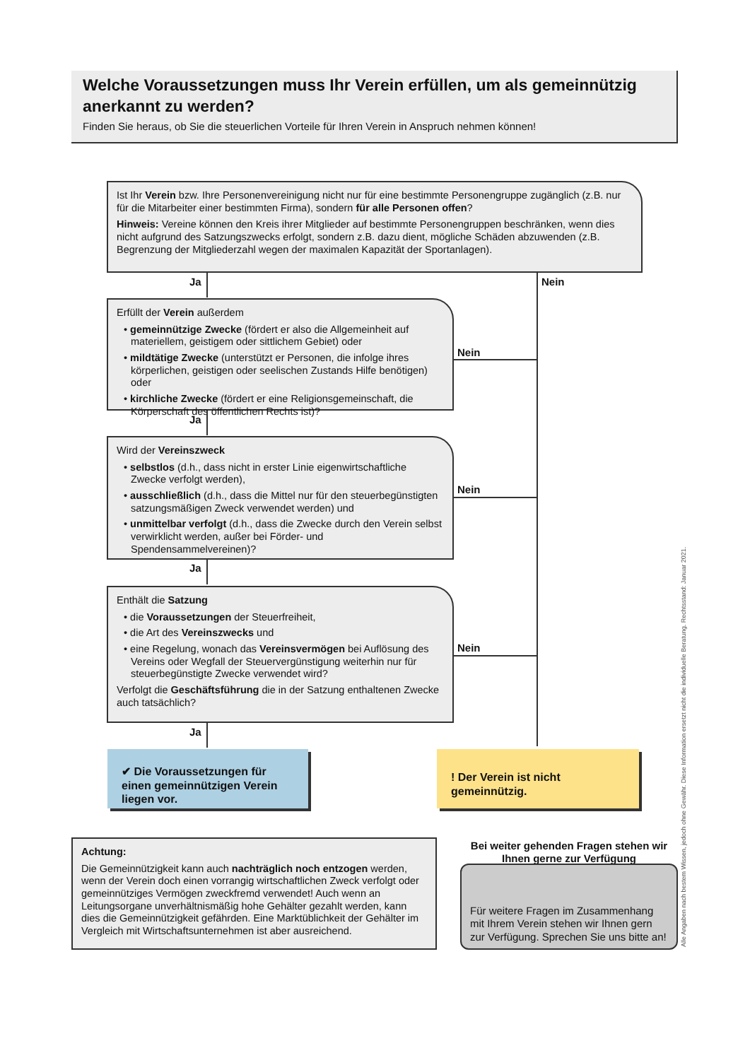Welche Voraussetzungen muss Ihr Verein erfüllen, um als gemeinnützig anerkannt zu werden?
Finden Sie heraus, ob Sie die steuerlichen Vorteile für Ihren Verein in Anspruch nehmen können!
Ist Ihr Verein bzw. Ihre Personenvereinigung nicht nur für eine bestimmte Personengruppe zugänglich (z.B. nur für die Mitarbeiter einer bestimmten Firma), sondern für alle Personen offen?
Hinweis: Vereine können den Kreis ihrer Mitglieder auf bestimmte Personengruppen beschränken, wenn dies nicht aufgrund des Satzungszwecks erfolgt, sondern z.B. dazu dient, mögliche Schäden abzuwenden (z.B. Begrenzung der Mitgliederzahl wegen der maximalen Kapazität der Sportanlagen).
Ja Nein
Erfüllt der Verein außerdem
• gemeinnützige Zwecke (fördert er also die Allgemeinheit auf materiellem, geistigem oder sittlichem Gebiet) oder
• mildtätige Zwecke (unterstützt er Personen, die infolge ihres körperlichen, geistigen oder seelischen Zustands Hilfe benötigen) oder
• kirchliche Zwecke (fördert er eine Religionsgemeinschaft, die Körperschaft des öffentlichen Rechts ist)?
Nein
Ja
Wird der Vereinszweck
• selbstlos (d.h., dass nicht in erster Linie eigenwirtschaftliche Zwecke verfolgt werden),
• ausschließlich (d.h., dass die Mittel nur für den steuerbegünstigten satzungsmäßigen Zweck verwendet werden) und
• unmittelbar verfolgt (d.h., dass die Zwecke durch den Verein selbst verwirklicht werden, außer bei Förder- und Spendensammelvereinen)?
Nein
Ja
Enthält die Satzung
• die Voraussetzungen der Steuerfreiheit,
• die Art des Vereinszwecks und
• eine Regelung, wonach das Vereinsvermögen bei Auflösung des Vereins oder Wegfall der Steuervergünstigung weiterhin nur für steuerbegünstigte Zwecke verwendet wird?
Verfolgt die Geschäftsführung die in der Satzung enthaltenen Zwecke auch tatsächlich?
Nein
Ja
✔ Die Voraussetzungen für einen gemeinnützigen Verein liegen vor.
! Der Verein ist nicht gemeinnützig.
Achtung:
Die Gemeinnützigkeit kann auch nachträglich noch entzogen werden, wenn der Verein doch einen vorrangig wirtschaftlichen Zweck verfolgt oder gemeinnütziges Vermögen zweckfremd verwendet! Auch wenn an Leitungsorgane unverhältnismäßig hohe Gehälter gezahlt werden, kann dies die Gemeinnützigkeit gefährden. Eine Marktüblichkeit der Gehälter im Vergleich mit Wirtschaftsunternehmen ist aber ausreichend.
Bei weiter gehenden Fragen stehen wir Ihnen gerne zur Verfügung
Für weitere Fragen im Zusammenhang mit Ihrem Verein stehen wir Ihnen gern zur Verfügung. Sprechen Sie uns bitte an!
Alle Angaben nach bestem Wissen, jedoch ohne Gewähr. Diese Information ersetzt nicht die individuelle Beratung. Rechtsstand: Januar 2021.